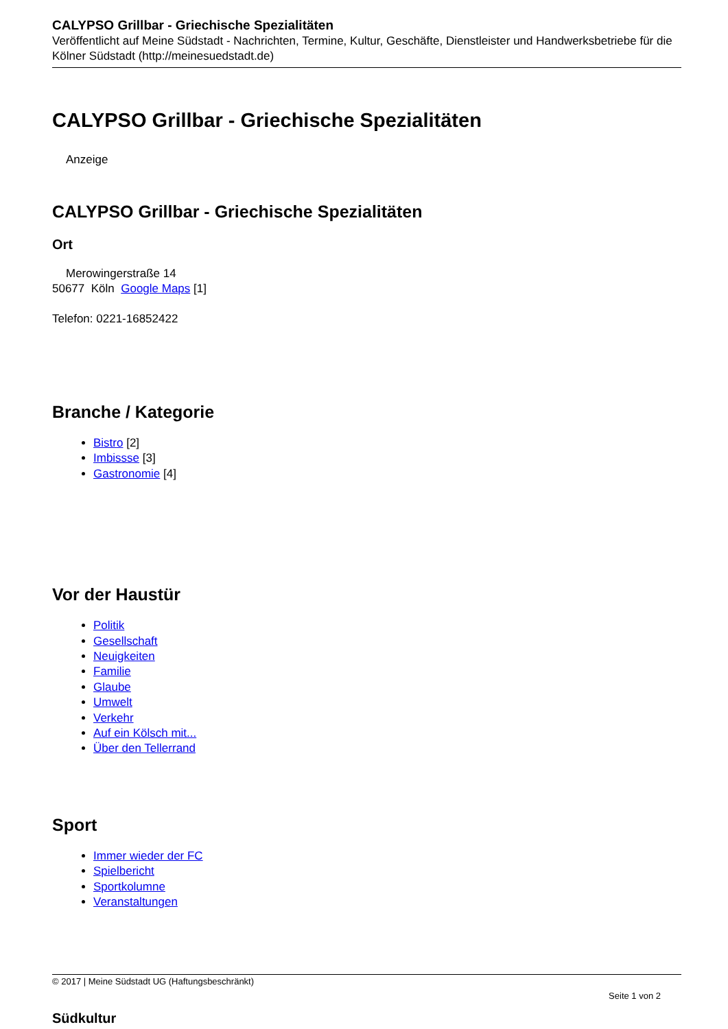CALYPSO Grillbar - Griechische Spezialitäten
Veröffentlicht auf Meine Südstadt - Nachrichten, Termine, Kultur, Geschäfte, Dienstleister und Handwerksbetriebe für die Kölner Südstadt (http://meinesuedstadt.de)
CALYPSO Grillbar - Griechische Spezialitäten
Anzeige
CALYPSO Grillbar - Griechische Spezialitäten
Ort
Merowingerstraße 14
50677 Köln Google Maps [1]
Telefon: 0221-16852422
Branche / Kategorie
Bistro [2]
Imbissse [3]
Gastronomie [4]
Vor der Haustür
Politik
Gesellschaft
Neuigkeiten
Familie
Glaube
Umwelt
Verkehr
Auf ein Kölsch mit...
Über den Tellerrand
Sport
Immer wieder der FC
Spielbericht
Sportkolumne
Veranstaltungen
© 2017 | Meine Südstadt UG (Haftungsbeschränkt)
Seite 1 von 2
Südkultur